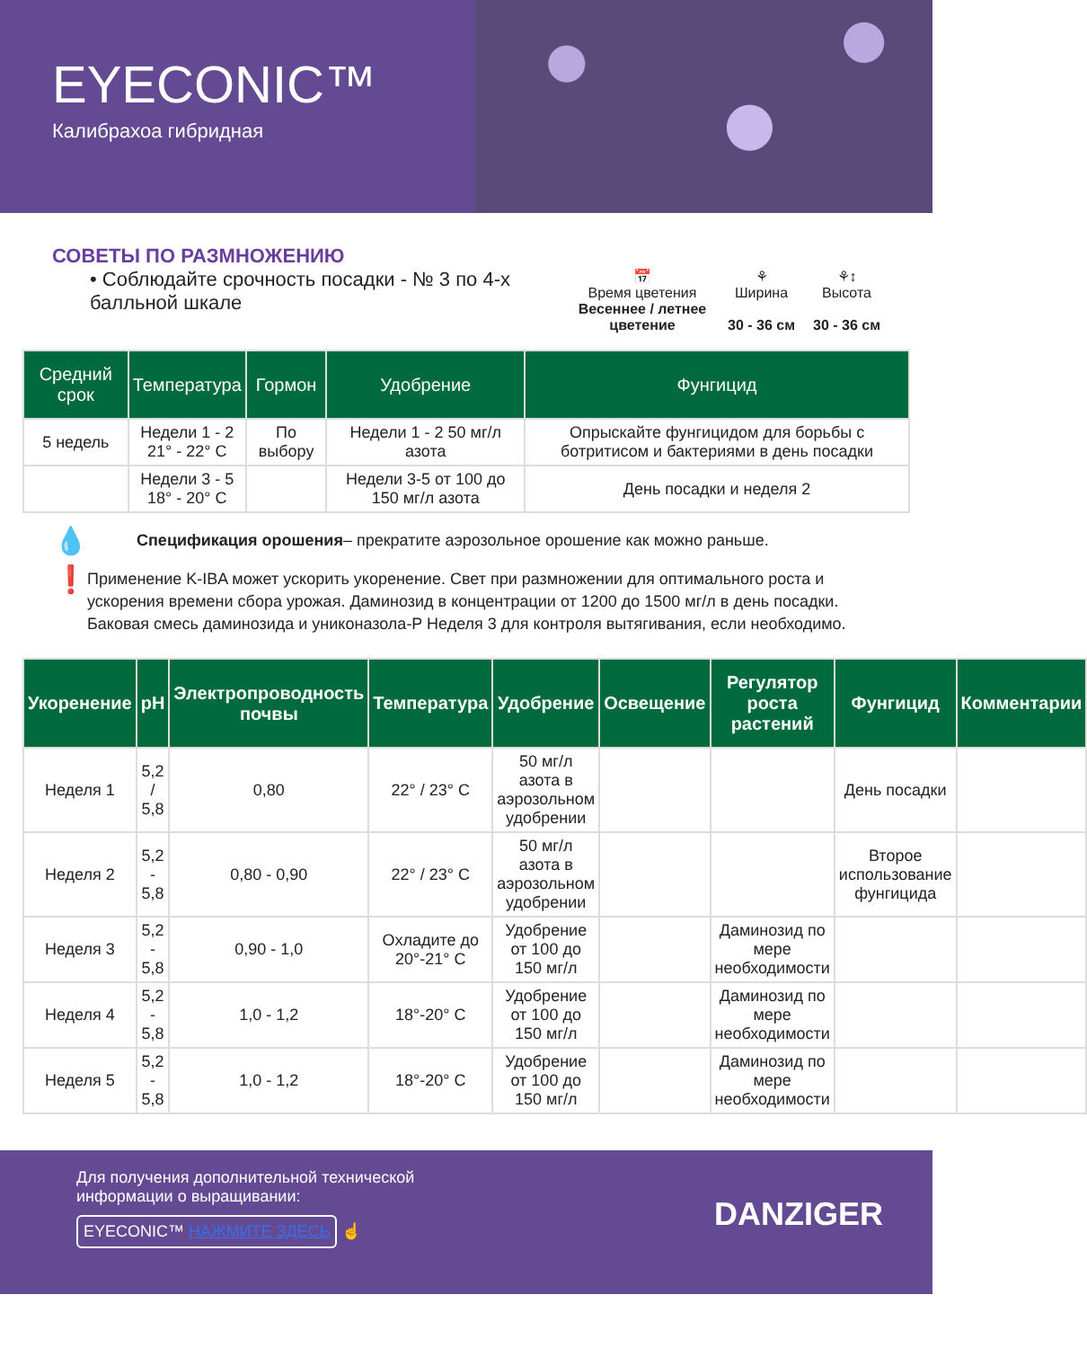EYECONIC™
Калибрахоа гибридная
СОВЕТЫ ПО РАЗМНОЖЕНИЮ
• Соблюдайте срочность посадки - № 3 по 4-х балльной шкале
📅
Время цветения
Весеннее / летнее цветение
⚘
Ширина
30 - 36 см
⚘↕
Высота
30 - 36 см
| Средний срок | Температура | Гормон | Удобрение | Фунгицид |
| --- | --- | --- | --- | --- |
| 5 недель | Недели 1 - 2 21° - 22° C | По выбору | Недели 1 - 2 50 мг/л азота | Опрыскайте фунгицидом для борьбы с ботритисом и бактериями в день посадки |
| | Недели 3 - 5 18° - 20° C | | Недели 3-5 от 100 до 150 мг/л азота | День посадки и неделя 2 |
💧
Спецификация орошения– прекратите аэрозольное орошение как можно раньше.
❗
Применение K-IBA может ускорить укоренение. Свет при размножении для оптимального роста и ускорения времени сбора урожая. Даминозид в концентрации от 1200 до 1500 мг/л в день посадки. Баковая смесь даминозида и униконазола-P Неделя 3 для контроля вытягивания, если необходимо.
| Укоренение | pH | Электропроводность почвы | Температура | Удобрение | Освещение | Регулятор роста растений | Фунгицид | Комментарии |
| --- | --- | --- | --- | --- | --- | --- | --- | --- |
| Неделя 1 | 5,2 / 5,8 | 0,80 | 22° / 23° C | 50 мг/л азота в аэрозольном удобрении | | | День посадки | |
| Неделя 2 | 5,2 - 5,8 | 0,80 - 0,90 | 22° / 23° C | 50 мг/л азота в аэрозольном удобрении | | | Второе использование фунгицида | |
| Неделя 3 | 5,2 - 5,8 | 0,90 - 1,0 | Охладите до 20°-21° C | Удобрение от 100 до 150 мг/л | | Даминозид по мере необходимости | | |
| Неделя 4 | 5,2 - 5,8 | 1,0 - 1,2 | 18°-20° C | Удобрение от 100 до 150 мг/л | | Даминозид по мере необходимости | | |
| Неделя 5 | 5,2 - 5,8 | 1,0 - 1,2 | 18°-20° C | Удобрение от 100 до 150 мг/л | | Даминозид по мере необходимости | | |
Для получения дополнительной технической
информации о выращивании:
EYECONIC™ НАЖМИТЕ ЗДЕСЬ ☝
DANZIGER